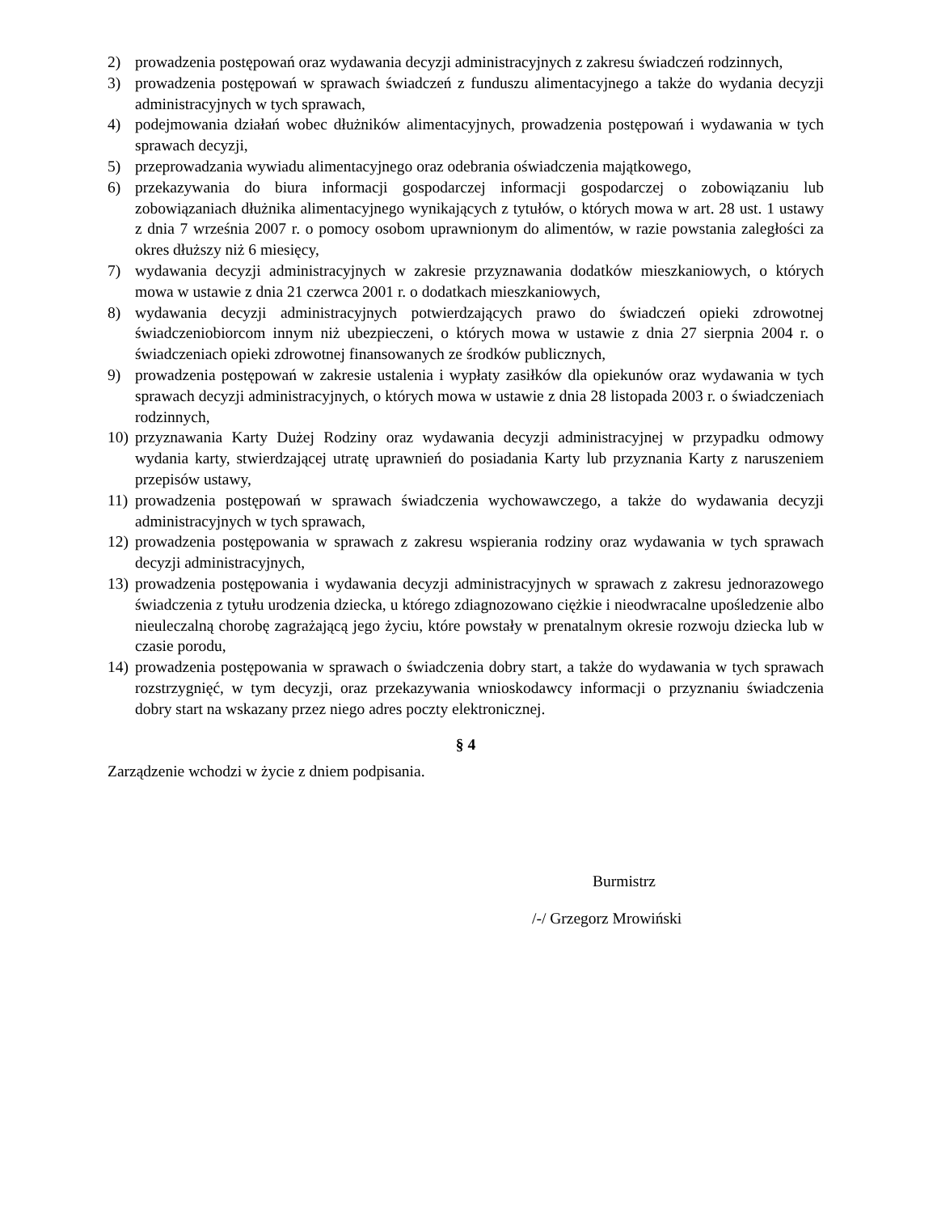2) prowadzenia postępowań oraz wydawania decyzji administracyjnych z zakresu świadczeń rodzinnych,
3) prowadzenia postępowań w sprawach świadczeń z funduszu alimentacyjnego a także do wydania decyzji administracyjnych w tych sprawach,
4) podejmowania działań wobec dłużników alimentacyjnych, prowadzenia postępowań i wydawania w tych sprawach decyzji,
5) przeprowadzania wywiadu alimentacyjnego oraz odebrania oświadczenia majątkowego,
6) przekazywania do biura informacji gospodarczej informacji gospodarczej o zobowiązaniu lub zobowiązaniach dłużnika alimentacyjnego wynikających z tytułów, o których mowa w art. 28 ust. 1 ustawy z dnia 7 września 2007 r. o pomocy osobom uprawnionym do alimentów, w razie powstania zaległości za okres dłuższy niż 6 miesięcy,
7) wydawania decyzji administracyjnych w zakresie przyznawania dodatków mieszkaniowych, o których mowa w ustawie z dnia 21 czerwca 2001 r. o dodatkach mieszkaniowych,
8) wydawania decyzji administracyjnych potwierdzających prawo do świadczeń opieki zdrowotnej świadczeniobiorcom innym niż ubezpieczeni, o których mowa w ustawie z dnia 27 sierpnia 2004 r. o świadczeniach opieki zdrowotnej finansowanych ze środków publicznych,
9) prowadzenia postępowań w zakresie ustalenia i wypłaty zasiłków dla opiekunów oraz wydawania w tych sprawach decyzji administracyjnych, o których mowa w ustawie z dnia 28 listopada 2003 r. o świadczeniach rodzinnych,
10) przyznawania Karty Dużej Rodziny oraz wydawania decyzji administracyjnej w przypadku odmowy wydania karty, stwierdzającej utratę uprawnień do posiadania Karty lub przyznania Karty z naruszeniem przepisów ustawy,
11) prowadzenia postępowań w sprawach świadczenia wychowawczego, a także do wydawania decyzji administracyjnych w tych sprawach,
12) prowadzenia postępowania w sprawach z zakresu wspierania rodziny oraz wydawania w tych sprawach decyzji administracyjnych,
13) prowadzenia postępowania i wydawania decyzji administracyjnych w sprawach z zakresu jednorazowego świadczenia z tytułu urodzenia dziecka, u którego zdiagnozowano ciężkie i nieodwracalne upośledzenie albo nieuleczalną chorobę zagrażającą jego życiu, które powstały w prenatalnym okresie rozwoju dziecka lub w czasie porodu,
14) prowadzenia postępowania w sprawach o świadczenia dobry start, a także do wydawania w tych sprawach rozstrzygnięć, w tym decyzji, oraz przekazywania wnioskodawcy informacji o przyznaniu świadczenia dobry start na wskazany przez niego adres poczty elektronicznej.
§ 4
Zarządzenie wchodzi w życie z dniem podpisania.
Burmistrz
/-/ Grzegorz Mrowiński